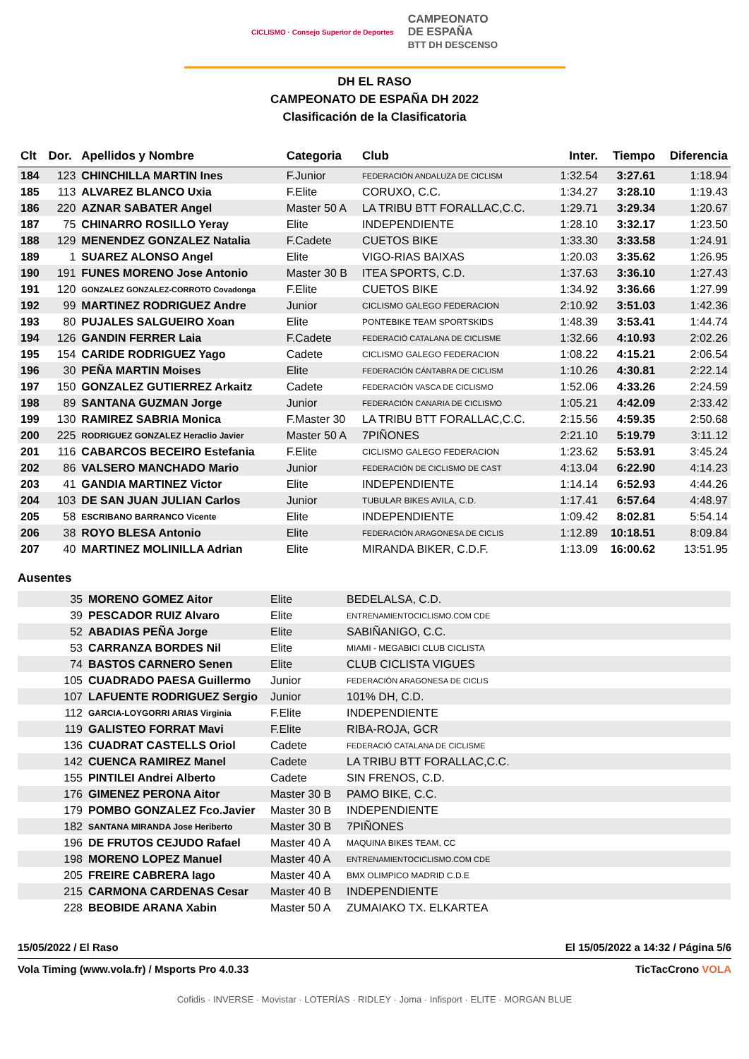CICLISMO · Consejo Superior de Deportes CAMPEONATO
DE ESPAÑA
BTT DH DESCENSO
DH EL RASO
CAMPEONATO DE ESPAÑA DH 2022
Clasificación de la Clasificatoria
| Clt | Dor. | Apellidos y Nombre | Categoria | Club | Inter. | Tiempo | Diferencia |
| --- | --- | --- | --- | --- | --- | --- | --- |
| 184 | 123 | CHINCHILLA MARTIN Ines | F.Junior | FEDERACIÓN ANDALUZA DE CICLISM | 1:32.54 | 3:27.61 | 1:18.94 |
| 185 | 113 | ALVAREZ BLANCO Uxia | F.Elite | CORUXO, C.C. | 1:34.27 | 3:28.10 | 1:19.43 |
| 186 | 220 | AZNAR SABATER Angel | Master 50 A | LA TRIBU BTT FORALLAC,C.C. | 1:29.71 | 3:29.34 | 1:20.67 |
| 187 | 75 | CHINARRO ROSILLO Yeray | Elite | INDEPENDIENTE | 1:28.10 | 3:32.17 | 1:23.50 |
| 188 | 129 | MENENDEZ GONZALEZ Natalia | F.Cadete | CUETOS BIKE | 1:33.30 | 3:33.58 | 1:24.91 |
| 189 | 1 | SUAREZ ALONSO Angel | Elite | VIGO-RIAS BAIXAS | 1:20.03 | 3:35.62 | 1:26.95 |
| 190 | 191 | FUNES MORENO Jose Antonio | Master 30 B | ITEA SPORTS, C.D. | 1:37.63 | 3:36.10 | 1:27.43 |
| 191 | 120 | GONZALEZ GONZALEZ-CORROTO Covadonga | F.Elite | CUETOS BIKE | 1:34.92 | 3:36.66 | 1:27.99 |
| 192 | 99 | MARTINEZ RODRIGUEZ Andre | Junior | CICLISMO GALEGO FEDERACION | 2:10.92 | 3:51.03 | 1:42.36 |
| 193 | 80 | PUJALES SALGUEIRO Xoan | Elite | PONTEBIKE TEAM SPORTSKIDS | 1:48.39 | 3:53.41 | 1:44.74 |
| 194 | 126 | GANDIN FERRER Laia | F.Cadete | FEDERACIÓ CATALANA DE CICLISME | 1:32.66 | 4:10.93 | 2:02.26 |
| 195 | 154 | CARIDE RODRIGUEZ Yago | Cadete | CICLISMO GALEGO FEDERACION | 1:08.22 | 4:15.21 | 2:06.54 |
| 196 | 30 | PEÑA MARTIN Moises | Elite | FEDERACIÓN CÁNTABRA DE CICLISM | 1:10.26 | 4:30.81 | 2:22.14 |
| 197 | 150 | GONZALEZ GUTIERREZ Arkaitz | Cadete | FEDERACIÓN VASCA DE CICLISMO | 1:52.06 | 4:33.26 | 2:24.59 |
| 198 | 89 | SANTANA GUZMAN Jorge | Junior | FEDERACIÓN CANARIA DE CICLISMO | 1:05.21 | 4:42.09 | 2:33.42 |
| 199 | 130 | RAMIREZ SABRIA Monica | F.Master 30 | LA TRIBU BTT FORALLAC,C.C. | 2:15.56 | 4:59.35 | 2:50.68 |
| 200 | 225 | RODRIGUEZ GONZALEZ Heraclio Javier | Master 50 A | 7PIÑONES | 2:21.10 | 5:19.79 | 3:11.12 |
| 201 | 116 | CABARCOS BECEIRO Estefania | F.Elite | CICLISMO GALEGO FEDERACION | 1:23.62 | 5:53.91 | 3:45.24 |
| 202 | 86 | VALSERO MANCHADO Mario | Junior | FEDERACIÓN DE CICLISMO DE CAST | 4:13.04 | 6:22.90 | 4:14.23 |
| 203 | 41 | GANDIA MARTINEZ Victor | Elite | INDEPENDIENTE | 1:14.14 | 6:52.93 | 4:44.26 |
| 204 | 103 | DE SAN JUAN JULIAN Carlos | Junior | TUBULAR BIKES AVILA, C.D. | 1:17.41 | 6:57.64 | 4:48.97 |
| 205 | 58 | ESCRIBANO BARRANCO Vicente | Elite | INDEPENDIENTE | 1:09.42 | 8:02.81 | 5:54.14 |
| 206 | 38 | ROYO BLESA Antonio | Elite | FEDERACIÓN ARAGONESA DE CICLIS | 1:12.89 | 10:18.51 | 8:09.84 |
| 207 | 40 | MARTINEZ MOLINILLA Adrian | Elite | MIRANDA BIKER, C.D.F. | 1:13.09 | 16:00.62 | 13:51.95 |
Ausentes
| | 35 | MORENO GOMEZ Aitor | Elite | BEDELALSA, C.D. |
| | 39 | PESCADOR RUIZ Alvaro | Elite | ENTRENAMIENTOCICLISMO.COM CDE |
| | 52 | ABADIAS PEÑA Jorge | Elite | SABIÑANIGO, C.C. |
| | 53 | CARRANZA BORDES Nil | Elite | MIAMI - MEGABICI CLUB CICLISTA |
| | 74 | BASTOS CARNERO Senen | Elite | CLUB CICLISTA VIGUES |
| | 105 | CUADRADO PAESA Guillermo | Junior | FEDERACIÓN ARAGONESA DE CICLIS |
| | 107 | LAFUENTE RODRIGUEZ Sergio | Junior | 101% DH, C.D. |
| | 112 | GARCIA-LOYGORRI ARIAS Virginia | F.Elite | INDEPENDIENTE |
| | 119 | GALISTEO FORRAT Mavi | F.Elite | RIBA-ROJA, GCR |
| | 136 | CUADRAT CASTELLS Oriol | Cadete | FEDERACIÓ CATALANA DE CICLISME |
| | 142 | CUENCA RAMIREZ Manel | Cadete | LA TRIBU BTT FORALLAC,C.C. |
| | 155 | PINTILEI Andrei Alberto | Cadete | SIN FRENOS, C.D. |
| | 176 | GIMENEZ PERONA Aitor | Master 30 B | PAMO BIKE, C.C. |
| | 179 | POMBO GONZALEZ Fco.Javier | Master 30 B | INDEPENDIENTE |
| | 182 | SANTANA MIRANDA Jose Heriberto | Master 30 B | 7PIÑONES |
| | 196 | DE FRUTOS CEJUDO Rafael | Master 40 A | MAQUINA BIKES TEAM, CC |
| | 198 | MORENO LOPEZ Manuel | Master 40 A | ENTRENAMIENTOCICLISMO.COM CDE |
| | 205 | FREIRE CABRERA Iago | Master 40 A | BMX OLIMPICO MADRID C.D.E |
| | 215 | CARMONA CARDENAS Cesar | Master 40 B | INDEPENDIENTE |
| | 228 | BEOBIDE ARANA Xabin | Master 50 A | ZUMAIAKO TX. ELKARTEA |
15/05/2022 / El Raso El 15/05/2022 a 14:32 / Página 5/6
Vola Timing (www.vola.fr) / Msports Pro 4.0.33 TicTacCrono VOLA
Cofidis · INVERSE · Movistar · LOTERÍAS · RIDLEY · Joma · Infisport · ELITE · MORGAN BLUE